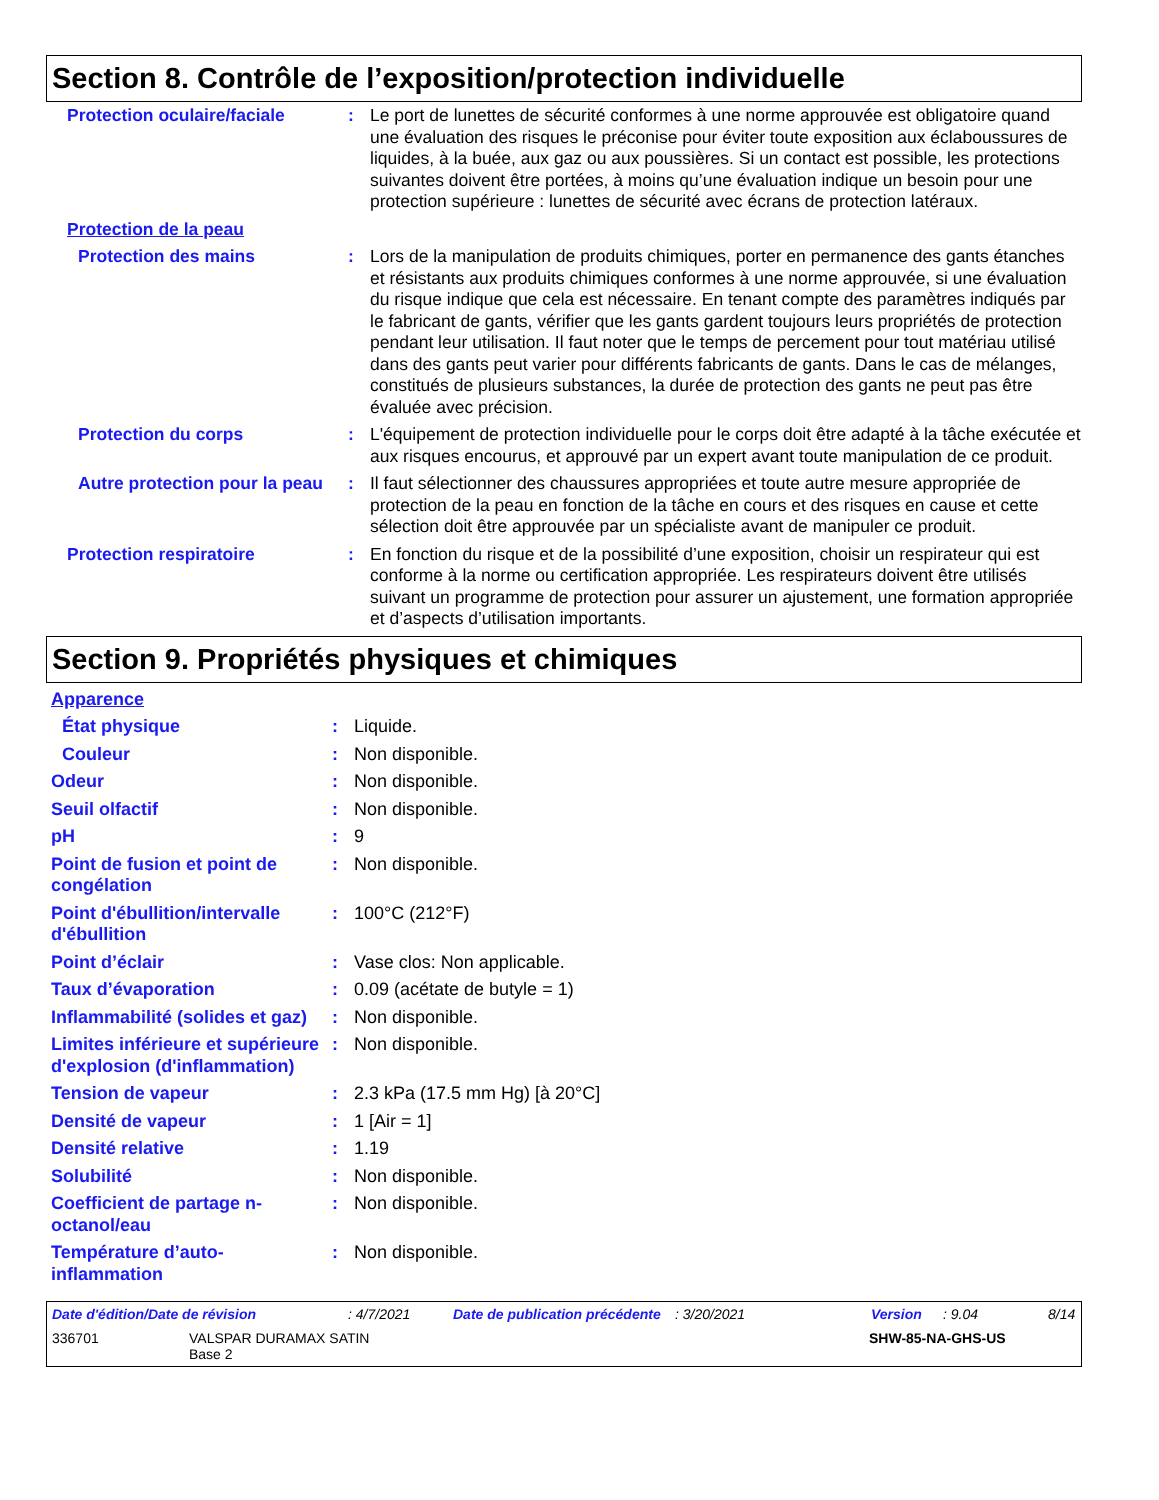Section 8. Contrôle de l’exposition/protection individuelle
| Protection oculaire/faciale | : | Le port de lunettes de sécurité conformes à une norme approuvée est obligatoire quand une évaluation des risques le préconise pour éviter toute exposition aux éclaboussures de liquides, à la buée, aux gaz ou aux poussières. Si un contact est possible, les protections suivantes doivent être portées, à moins qu’une évaluation indique un besoin pour une protection supérieure : lunettes de sécurité avec écrans de protection latéraux. |
| Protection de la peau | | |
| Protection des mains | : | Lors de la manipulation de produits chimiques, porter en permanence des gants étanches et résistants aux produits chimiques conformes à une norme approuvée, si une évaluation du risque indique que cela est nécessaire. En tenant compte des paramètres indiqués par le fabricant de gants, vérifier que les gants gardent toujours leurs propriétés de protection pendant leur utilisation. Il faut noter que le temps de percement pour tout matériau utilisé dans des gants peut varier pour différents fabricants de gants. Dans le cas de mélanges, constitués de plusieurs substances, la durée de protection des gants ne peut pas être évaluée avec précision. |
| Protection du corps | : | L'équipement de protection individuelle pour le corps doit être adapté à la tâche exécutée et aux risques encourus, et approuvé par un expert avant toute manipulation de ce produit. |
| Autre protection pour la peau | : | Il faut sélectionner des chaussures appropriées et toute autre mesure appropriée de protection de la peau en fonction de la tâche en cours et des risques en cause et cette sélection doit être approuvée par un spécialiste avant de manipuler ce produit. |
| Protection respiratoire | : | En fonction du risque et de la possibilité d’une exposition, choisir un respirateur qui est conforme à la norme ou certification appropriée. Les respirateurs doivent être utilisés suivant un programme de protection pour assurer un ajustement, une formation appropriée et d’aspects d’utilisation importants. |
Section 9. Propriétés physiques et chimiques
| Apparence | | |
| État physique | : | Liquide. |
| Couleur | : | Non disponible. |
| Odeur | : | Non disponible. |
| Seuil olfactif | : | Non disponible. |
| pH | : | 9 |
| Point de fusion et point de congélation | : | Non disponible. |
| Point d'ébullition/intervalle d'ébullition | : | 100°C (212°F) |
| Point d’éclair | : | Vase clos: Non applicable. |
| Taux d’évaporation | : | 0.09 (acétate de butyle = 1) |
| Inflammabilité (solides et gaz) | : | Non disponible. |
| Limites inférieure et supérieure d'explosion (d'inflammation) | : | Non disponible. |
| Tension de vapeur | : | 2.3 kPa (17.5 mm Hg) [à 20°C] |
| Densité de vapeur | : | 1 [Air = 1] |
| Densité relative | : | 1.19 |
| Solubilité | : | Non disponible. |
| Coefficient de partage n-octanol/eau | : | Non disponible. |
| Température d’auto-inflammation | : | Non disponible. |
Date d'édition/Date de révision: 4/7/2021 Date de publication précédente: 3/20/2021 Version: 9.04 8/14
336701 VALSPAR DURAMAX SATIN
Base 2 SHW-85-NA-GHS-US